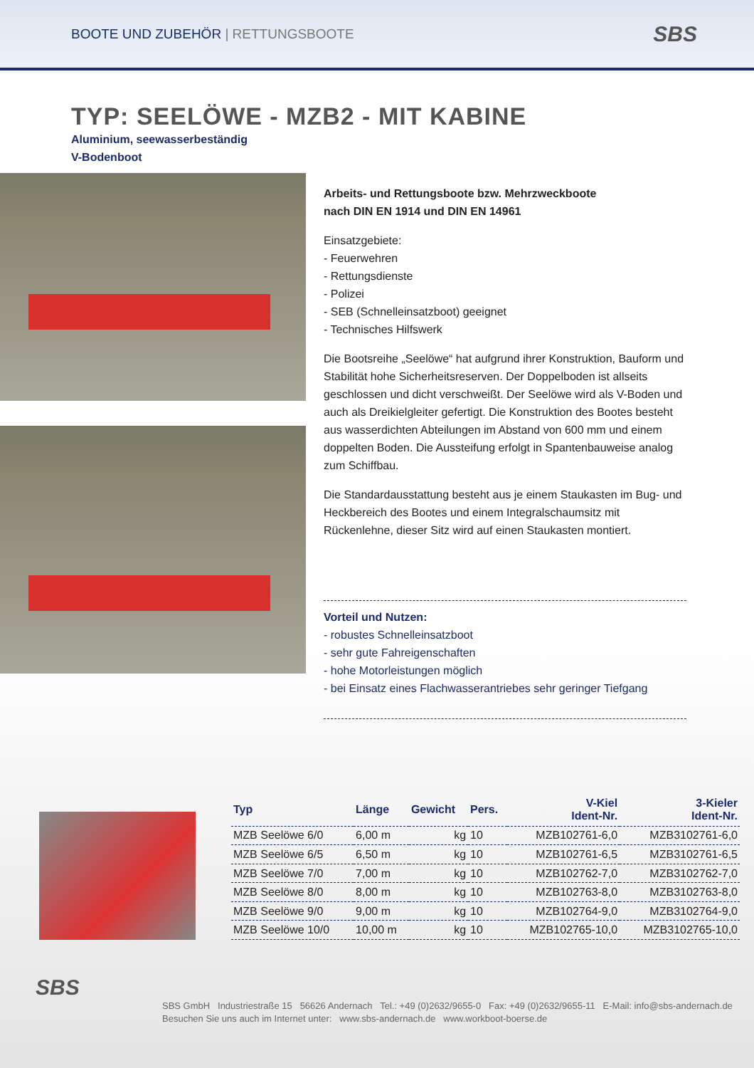BOOTE UND ZUBEHÖR | RETTUNGSBOOTE
SBS
TYP: SEELÖWE - MZB2 - MIT KABINE
Aluminium, seewasserbeständig
V-Bodenboot
Arbeits- und Rettungsboote bzw. Mehrzweckboote
nach DIN EN 1914 und DIN EN 14961
Einsatzgebiete:
- Feuerwehren
- Rettungsdienste
- Polizei
- SEB (Schnelleinsatzboot) geeignet
- Technisches Hilfswerk
Die Bootsreihe „Seelöwe“ hat aufgrund ihrer Konstruktion, Bauform und Stabilität hohe Sicherheitsreserven. Der Doppelboden ist allseits geschlossen und dicht verschweißt. Der Seelöwe wird als V-Boden und auch als Dreikielgleiter gefertigt. Die Konstruktion des Bootes besteht aus wasserdichten Abteilungen im Abstand von 600 mm und einem doppelten Boden. Die Aussteifung erfolgt in Spantenbauweise analog zum Schiffbau.
Die Standardausstattung besteht aus je einem Staukasten im Bug- und Heckbereich des Bootes und einem Integralschaumsitz mit Rückenlehne, dieser Sitz wird auf einen Staukasten montiert.
Vorteil und Nutzen:
- robustes Schnelleinsatzboot
- sehr gute Fahreigenschaften
- hohe Motorleistungen möglich
- bei Einsatz eines Flachwasserantriebes sehr geringer Tiefgang
| Typ | Länge | Gewicht | Pers. | V-Kiel Ident-Nr. | 3-Kieler Ident-Nr. |
| --- | --- | --- | --- | --- | --- |
| MZB Seelöwe 6/0 | 6,00 m | kg | 10 | MZB102761-6,0 | MZB3102761-6,0 |
| MZB Seelöwe 6/5 | 6,50 m | kg | 10 | MZB102761-6,5 | MZB3102761-6,5 |
| MZB Seelöwe 7/0 | 7,00 m | kg | 10 | MZB102762-7,0 | MZB3102762-7,0 |
| MZB Seelöwe 8/0 | 8,00 m | kg | 10 | MZB102763-8,0 | MZB3102763-8,0 |
| MZB Seelöwe 9/0 | 9,00 m | kg | 10 | MZB102764-9,0 | MZB3102764-9,0 |
| MZB Seelöwe 10/0 | 10,00 m | kg | 10 | MZB102765-10,0 | MZB3102765-10,0 |
SBS
SBS GmbH Industriestraße 15 56626 Andernach Tel.: +49 (0)2632/9655-0 Fax: +49 (0)2632/9655-11 E-Mail: info@sbs-andernach.de
Besuchen Sie uns auch im Internet unter: www.sbs-andernach.de www.workboot-boerse.de